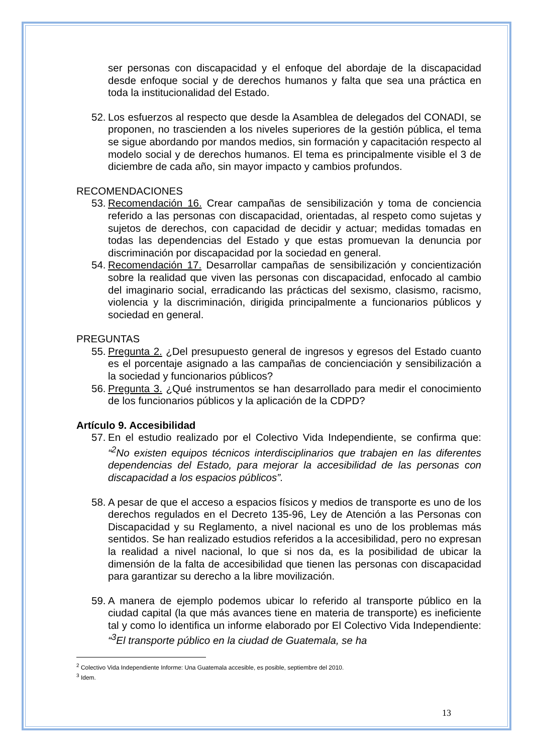ser personas con discapacidad y el enfoque del abordaje de la discapacidad desde enfoque social y de derechos humanos y falta que sea una práctica en toda la institucionalidad del Estado.
52.
Los esfuerzos al respecto que desde la Asamblea de delegados del CONADI, se proponen, no trascienden a los niveles superiores de la gestión pública, el tema se sigue abordando por mandos medios, sin formación y capacitación respecto al modelo social y de derechos humanos. El tema es principalmente visible el 3 de diciembre de cada año, sin mayor impacto y cambios profundos.
RECOMENDACIONES
53.
Recomendación 16. Crear campañas de sensibilización y toma de conciencia referido a las personas con discapacidad, orientadas, al respeto como sujetas y sujetos de derechos, con capacidad de decidir y actuar; medidas tomadas en todas las dependencias del Estado y que estas promuevan la denuncia por discriminación por discapacidad por la sociedad en general.
54.
Recomendación 17. Desarrollar campañas de sensibilización y concientización sobre la realidad que viven las personas con discapacidad, enfocado al cambio del imaginario social, erradicando las prácticas del sexismo, clasismo, racismo, violencia y la discriminación, dirigida principalmente a funcionarios públicos y sociedad en general.
PREGUNTAS
55.
Pregunta 2. ¿Del presupuesto general de ingresos y egresos del Estado cuanto es el porcentaje asignado a las campañas de concienciación y sensibilización a la sociedad y funcionarios públicos?
56.
Pregunta 3. ¿Qué instrumentos se han desarrollado para medir el conocimiento de los funcionarios públicos y la aplicación de la CDPD?
Artículo 9. Accesibilidad
57.
En el estudio realizado por el Colectivo Vida Independiente, se confirma que: “<sup>2</sup>No existen equipos técnicos interdisciplinarios que trabajen en las diferentes dependencias del Estado, para mejorar la accesibilidad de las personas con discapacidad a los espacios públicos”.
58.
A pesar de que el acceso a espacios físicos y medios de transporte es uno de los derechos regulados en el Decreto 135-96, Ley de Atención a las Personas con Discapacidad y su Reglamento, a nivel nacional es uno de los problemas más sentidos. Se han realizado estudios referidos a la accesibilidad, pero no expresan la realidad a nivel nacional, lo que si nos da, es la posibilidad de ubicar la dimensión de la falta de accesibilidad que tienen las personas con discapacidad para garantizar su derecho a la libre movilización.
59.
A manera de ejemplo podemos ubicar lo referido al transporte público en la ciudad capital (la que más avances tiene en materia de transporte) es ineficiente tal y como lo identifica un informe elaborado por El Colectivo Vida Independiente: “<sup>3</sup>El transporte público en la ciudad de Guatemala, se ha
<sup>2</sup> Colectivo Vida Independiente Informe: Una Guatemala accesible, es posible, septiembre del 2010.
<sup>3</sup> Idem.
13